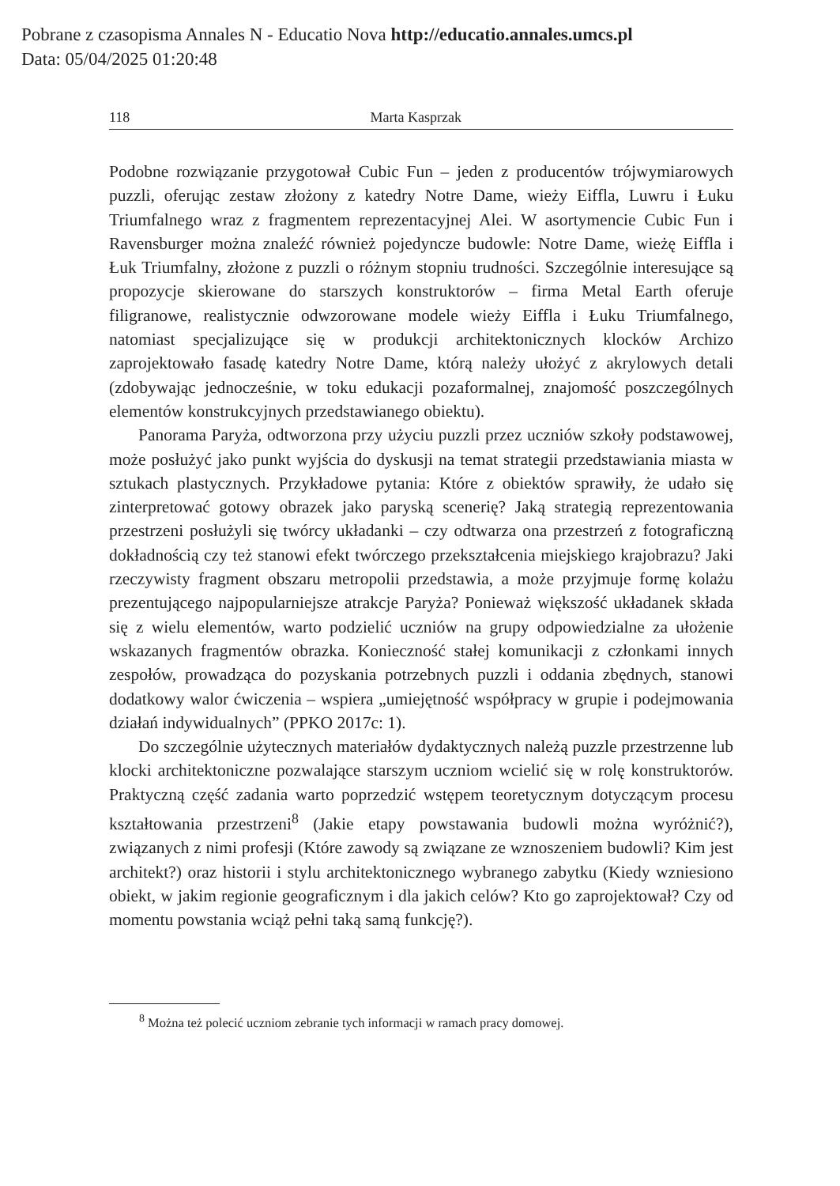Pobrane z czasopisma Annales N - Educatio Nova http://educatio.annales.umcs.pl
Data: 05/04/2025 01:20:48
118 Marta Kasprzak
Podobne rozwiązanie przygotował Cubic Fun – jeden z producentów trójwymiarowych puzzli, oferując zestaw złożony z katedry Notre Dame, wieży Eiffla, Luwru i Łuku Triumfalnego wraz z fragmentem reprezentacyjnej Alei. W asortymencie Cubic Fun i Ravensburger można znaleźć również pojedyncze budowle: Notre Dame, wieżę Eiffla i Łuk Triumfalny, złożone z puzzli o różnym stopniu trudności. Szczególnie interesujące są propozycje skierowane do starszych konstruktorów – firma Metal Earth oferuje filigranowe, realistycznie odwzorowane modele wieży Eiffla i Łuku Triumfalnego, natomiast specjalizujące się w produkcji architektonicznych klocków Archizo zaprojektowało fasadę katedry Notre Dame, którą należy ułożyć z akrylowych detali (zdobywając jednocześnie, w toku edukacji pozaformalnej, znajomość poszczególnych elementów konstrukcyjnych przedstawianego obiektu).
Panorama Paryża, odtworzona przy użyciu puzzli przez uczniów szkoły podstawowej, może posłużyć jako punkt wyjścia do dyskusji na temat strategii przedstawiania miasta w sztukach plastycznych. Przykładowe pytania: Które z obiektów sprawiły, że udało się zinterpretować gotowy obrazek jako paryską scenerię? Jaką strategią reprezentowania przestrzeni posłużyli się twórcy układanki – czy odtwarza ona przestrzeń z fotograficzną dokładnością czy też stanowi efekt twórczego przekształcenia miejskiego krajobrazu? Jaki rzeczywisty fragment obszaru metropolii przedstawia, a może przyjmuje formę kolażu prezentującego najpopularniejsze atrakcje Paryża? Ponieważ większość układanek składa się z wielu elementów, warto podzielić uczniów na grupy odpowiedzialne za ułożenie wskazanych fragmentów obrazka. Konieczność stałej komunikacji z członkami innych zespołów, prowadząca do pozyskania potrzebnych puzzli i oddania zbędnych, stanowi dodatkowy walor ćwiczenia – wspiera „umiejętność współpracy w grupie i podejmowania działań indywidualnych” (PPKO 2017c: 1).
Do szczególnie użytecznych materiałów dydaktycznych należą puzzle przestrzenne lub klocki architektoniczne pozwalające starszym uczniom wcielić się w rolę konstruktorów. Praktyczną część zadania warto poprzedzić wstępem teoretycznym dotyczącym procesu kształtowania przestrzeni<sup>8</sup> (Jakie etapy powstawania budowli można wyróżnić?), związanych z nimi profesji (Które zawody są związane ze wznoszeniem budowli? Kim jest architekt?) oraz historii i stylu architektonicznego wybranego zabytku (Kiedy wzniesiono obiekt, w jakim regionie geograficznym i dla jakich celów? Kto go zaprojektował? Czy od momentu powstania wciąż pełni taką samą funkcję?).
<sup>8</sup> Można też polecić uczniom zebranie tych informacji w ramach pracy domowej.